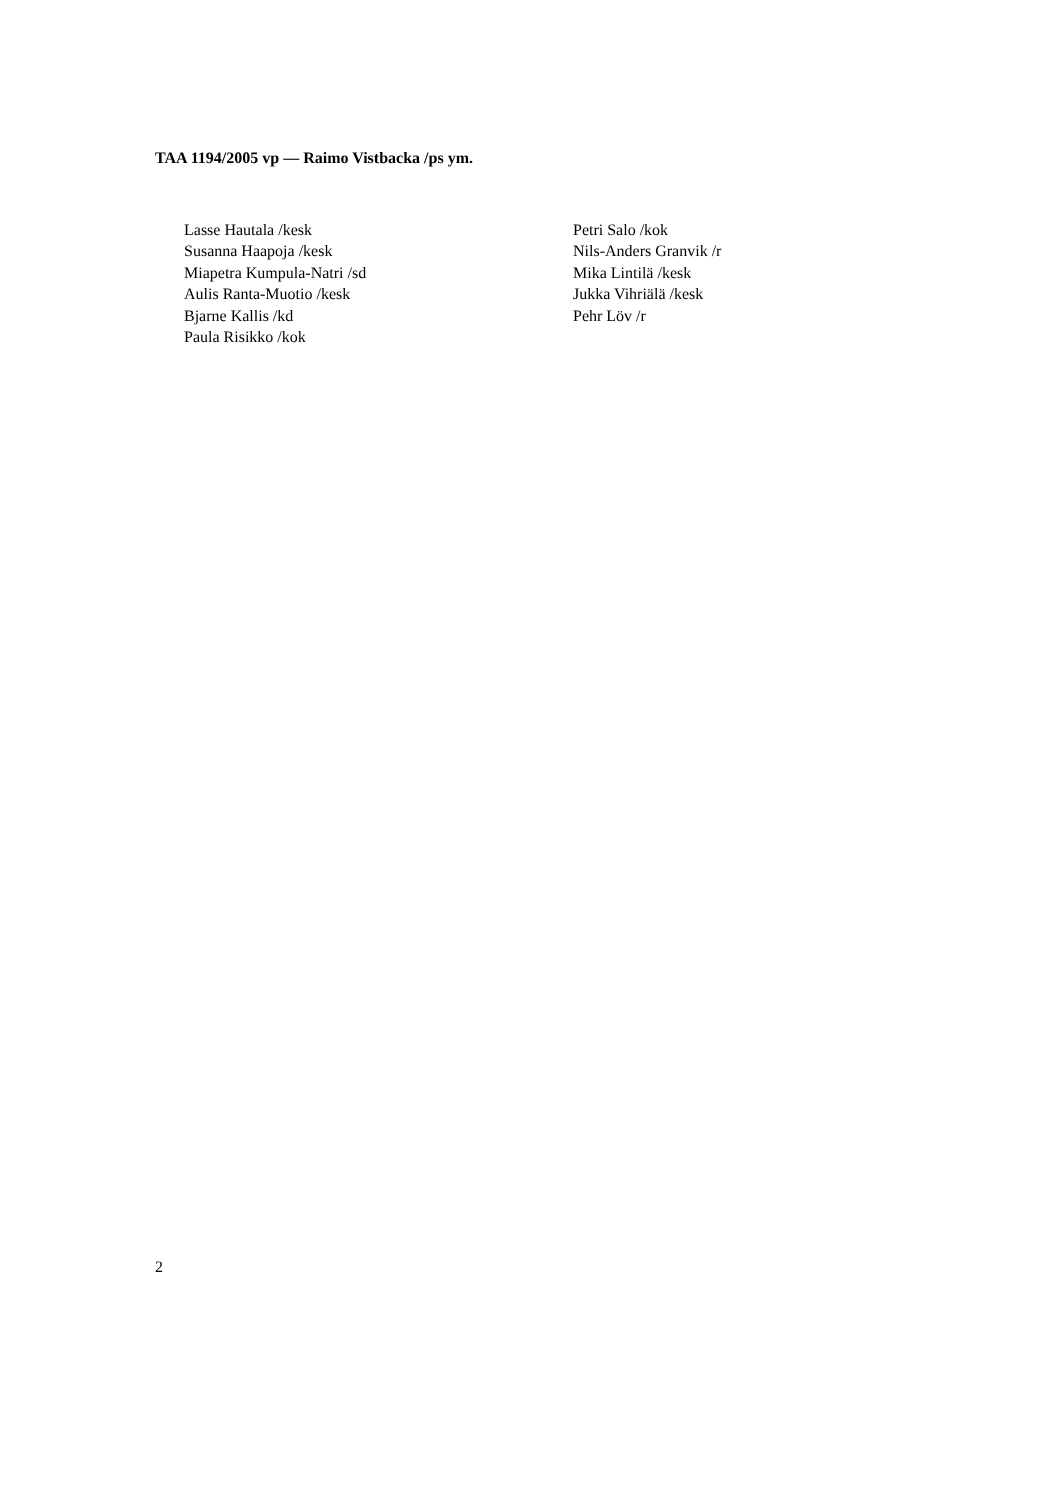TAA 1194/2005 vp — Raimo Vistbacka /ps ym.
Lasse Hautala /kesk
Susanna Haapoja /kesk
Miapetra Kumpula-Natri /sd
Aulis Ranta-Muotio /kesk
Bjarne Kallis /kd
Paula Risikko /kok
Petri Salo /kok
Nils-Anders Granvik /r
Mika Lintilä /kesk
Jukka Vihriälä /kesk
Pehr Löv /r
2